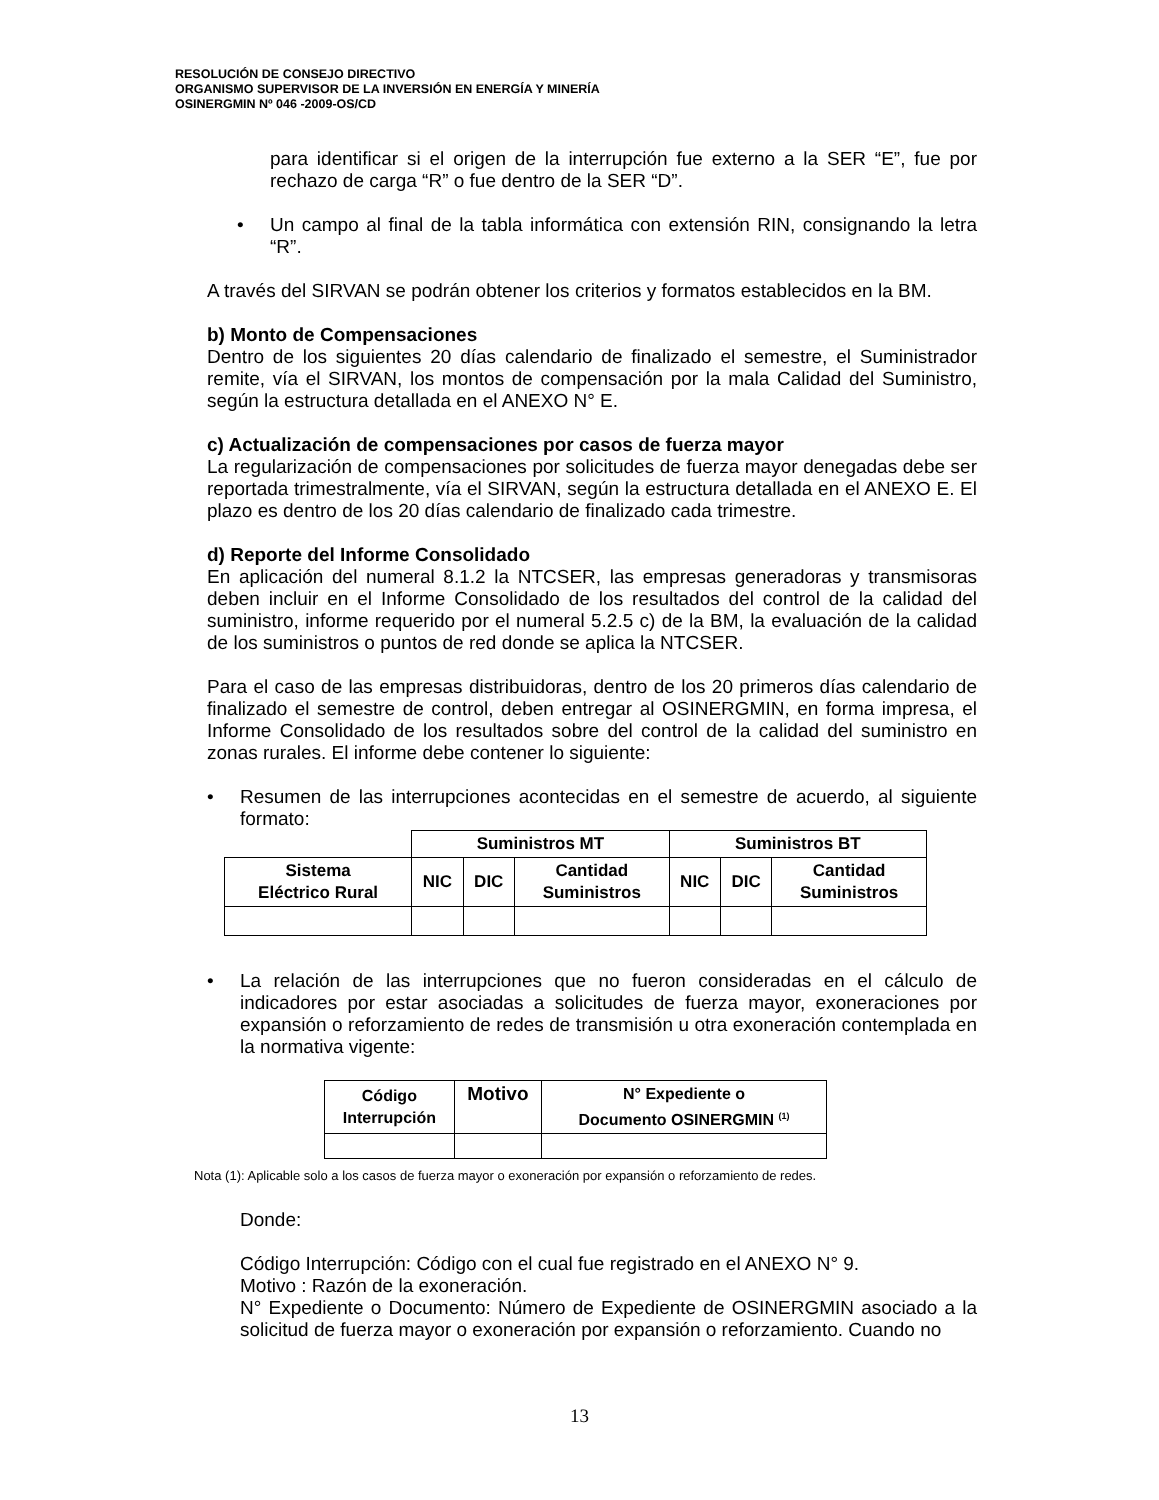RESOLUCIÓN DE CONSEJO DIRECTIVO
ORGANISMO SUPERVISOR DE LA INVERSIÓN EN ENERGÍA Y MINERÍA
OSINERGMIN Nº 046 -2009-OS/CD
para identificar si el origen de la interrupción fue externo a la SER “E”, fue por rechazo de carga “R” o fue dentro de la SER “D”.
• Un campo al final de la tabla informática con extensión RIN, consignando la letra “R”.
A través del SIRVAN se podrán obtener los criterios y formatos establecidos en la BM.
b) Monto de Compensaciones
Dentro de los siguientes 20 días calendario de finalizado el semestre, el Suministrador remite, vía el SIRVAN, los montos de compensación por la mala Calidad del Suministro, según la estructura detallada en el ANEXO N° E.
c) Actualización de compensaciones por casos de fuerza mayor
La regularización de compensaciones por solicitudes de fuerza mayor denegadas debe ser reportada trimestralmente, vía el SIRVAN, según la estructura detallada en el ANEXO E. El plazo es dentro de los 20 días calendario de finalizado cada trimestre.
d) Reporte del Informe Consolidado
En aplicación del numeral 8.1.2 la NTCSER, las empresas generadoras y transmisoras deben incluir en el Informe Consolidado de los resultados del control de la calidad del suministro, informe requerido por el numeral 5.2.5 c) de la BM, la evaluación de la calidad de los suministros o puntos de red donde se aplica la NTCSER.
Para el caso de las empresas distribuidoras, dentro de los 20 primeros días calendario de finalizado el semestre de control, deben entregar al OSINERGMIN, en forma impresa, el Informe Consolidado de los resultados sobre del control de la calidad del suministro en zonas rurales. El informe debe contener lo siguiente:
• Resumen de las interrupciones acontecidas en el semestre de acuerdo, al siguiente formato:
| | Suministros MT | | | Suministros BT | | |
| Sistema Eléctrico Rural | NIC | DIC | Cantidad Suministros | NIC | DIC | Cantidad Suministros |
• La relación de las interrupciones que no fueron consideradas en el cálculo de indicadores por estar asociadas a solicitudes de fuerza mayor, exoneraciones por expansión o reforzamiento de redes de transmisión u otra exoneración contemplada en la normativa vigente:
| Código Interrupción | Motivo | N° Expediente o Documento OSINERGMIN <sup>(1)</sup> |
Nota (1): Aplicable solo a los casos de fuerza mayor o exoneración por expansión o reforzamiento de redes.
Donde:
Código Interrupción: Código con el cual fue registrado en el ANEXO N° 9.
Motivo : Razón de la exoneración.
N° Expediente o Documento: Número de Expediente de OSINERGMIN asociado a la solicitud de fuerza mayor o exoneración por expansión o reforzamiento. Cuando no
13